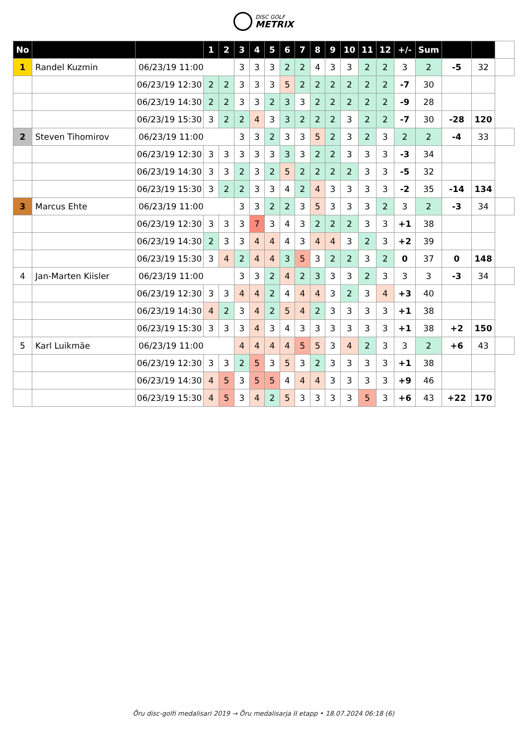DISC GOLF METRIX
| No | | | 1 | 2 | 3 | 4 | 5 | 6 | 7 | 8 | 9 | 10 | 11 | 12 | +/- | Sum | | | |
| --- | --- | --- | --- | --- | --- | --- | --- | --- | --- | --- | --- | --- | --- | --- | --- | --- | --- | --- | --- |
| 1 | Randel Kuzmin | 06/23/19 11:00 | | | 3 | 3 | 3 | 2 | 2 | 4 | 3 | 3 | 2 | 2 | 3 | 2 | -5 | 32 | |
| | | 06/23/19 12:30 | 2 | 2 | 3 | 3 | 3 | 5 | 2 | 2 | 2 | 2 | 2 | 2 | -7 | 30 | | | |
| | | 06/23/19 14:30 | 2 | 2 | 3 | 3 | 2 | 3 | 3 | 2 | 2 | 2 | 2 | 2 | -9 | 28 | | | |
| | | 06/23/19 15:30 | 3 | 2 | 2 | 4 | 3 | 3 | 2 | 2 | 2 | 3 | 2 | 2 | -7 | 30 | -28 | 120 | |
| 2 | Steven Tihomirov | 06/23/19 11:00 | | | 3 | 3 | 2 | 3 | 3 | 5 | 2 | 3 | 2 | 3 | 2 | 2 | -4 | 33 | |
| | | 06/23/19 12:30 | 3 | 3 | 3 | 3 | 3 | 3 | 3 | 2 | 2 | 3 | 3 | 3 | -3 | 34 | | | |
| | | 06/23/19 14:30 | 3 | 3 | 2 | 3 | 2 | 5 | 2 | 2 | 2 | 2 | 3 | 3 | -5 | 32 | | | |
| | | 06/23/19 15:30 | 3 | 2 | 2 | 3 | 3 | 4 | 2 | 4 | 3 | 3 | 3 | 3 | -2 | 35 | -14 | 134 | |
| 3 | Marcus Ehte | 06/23/19 11:00 | | | 3 | 3 | 2 | 2 | 3 | 5 | 3 | 3 | 3 | 2 | 3 | 2 | -3 | 34 | |
| | | 06/23/19 12:30 | 3 | 3 | 3 | 7 | 3 | 4 | 3 | 2 | 2 | 2 | 3 | 3 | +1 | 38 | | | |
| | | 06/23/19 14:30 | 2 | 3 | 3 | 4 | 4 | 4 | 3 | 4 | 4 | 3 | 2 | 3 | +2 | 39 | | | |
| | | 06/23/19 15:30 | 3 | 4 | 2 | 4 | 4 | 3 | 5 | 3 | 2 | 2 | 3 | 2 | 0 | 37 | 0 | 148 | |
| 4 | Jan-Marten Kiisler | 06/23/19 11:00 | | | 3 | 3 | 2 | 4 | 2 | 3 | 3 | 3 | 2 | 3 | 3 | 3 | -3 | 34 | |
| | | 06/23/19 12:30 | 3 | 3 | 4 | 4 | 2 | 4 | 4 | 4 | 3 | 2 | 3 | 4 | +3 | 40 | | | |
| | | 06/23/19 14:30 | 4 | 2 | 3 | 4 | 2 | 5 | 4 | 2 | 3 | 3 | 3 | 3 | +1 | 38 | | | |
| | | 06/23/19 15:30 | 3 | 3 | 3 | 4 | 3 | 4 | 3 | 3 | 3 | 3 | 3 | 3 | +1 | 38 | +2 | 150 | |
| 5 | Karl Luikmäe | 06/23/19 11:00 | | | 4 | 4 | 4 | 4 | 5 | 5 | 3 | 4 | 2 | 3 | 3 | 2 | +6 | 43 | |
| | | 06/23/19 12:30 | 3 | 3 | 2 | 5 | 3 | 5 | 3 | 2 | 3 | 3 | 3 | 3 | +1 | 38 | | | |
| | | 06/23/19 14:30 | 4 | 5 | 3 | 5 | 5 | 4 | 4 | 4 | 3 | 3 | 3 | 3 | +9 | 46 | | | |
| | | 06/23/19 15:30 | 4 | 5 | 3 | 4 | 2 | 5 | 3 | 3 | 3 | 3 | 5 | 3 | +6 | 43 | +22 | 170 | |
Õru disc-golfi medalisari 2019 → Õru medalisarja II etapp • 18.07.2024 06:18 (6)